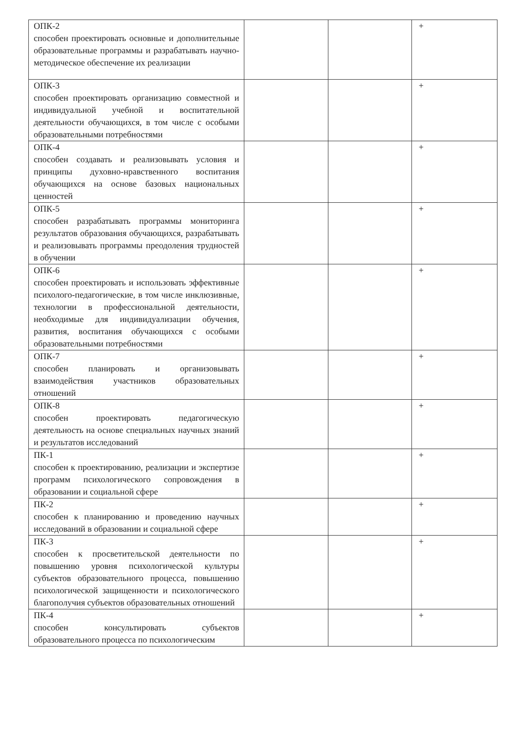| ОПК-2 способен проектировать основные и дополнительные образовательные программы и разрабатывать научно-методическое обеспечение их реализации | | | + |
| ОПК-3 способен проектировать организацию совместной и индивидуальной учебной и воспитательной деятельности обучающихся, в том числе с особыми образовательными потребностями | | | + |
| ОПК-4 способен создавать и реализовывать условия и принципы духовно-нравственного воспитания обучающихся на основе базовых национальных ценностей | | | + |
| ОПК-5 способен разрабатывать программы мониторинга результатов образования обучающихся, разрабатывать и реализовывать программы преодоления трудностей в обучении | | | + |
| ОПК-6 способен проектировать и использовать эффективные психолого-педагогические, в том числе инклюзивные, технологии в профессиональной деятельности, необходимые для индивидуализации обучения, развития, воспитания обучающихся с особыми образовательными потребностями | | | + |
| ОПК-7 способен планировать и организовывать взаимодействия участников образовательных отношений | | | + |
| ОПК-8 способен проектировать педагогическую деятельность на основе специальных научных знаний и результатов исследований | | | + |
| ПК-1 способен к проектированию, реализации и экспертизе программ психологического сопровождения в образовании и социальной сфере | | | + |
| ПК-2 способен к планированию и проведению научных исследований в образовании и социальной сфере | | | + |
| ПК-3 способен к просветительской деятельности по повышению уровня психологической культуры субъектов образовательного процесса, повышению психологической защищенности и психологического благополучия субъектов образовательных отношений | | | + |
| ПК-4 способен консультировать субъектов образовательного процесса по психологическим | | | + |